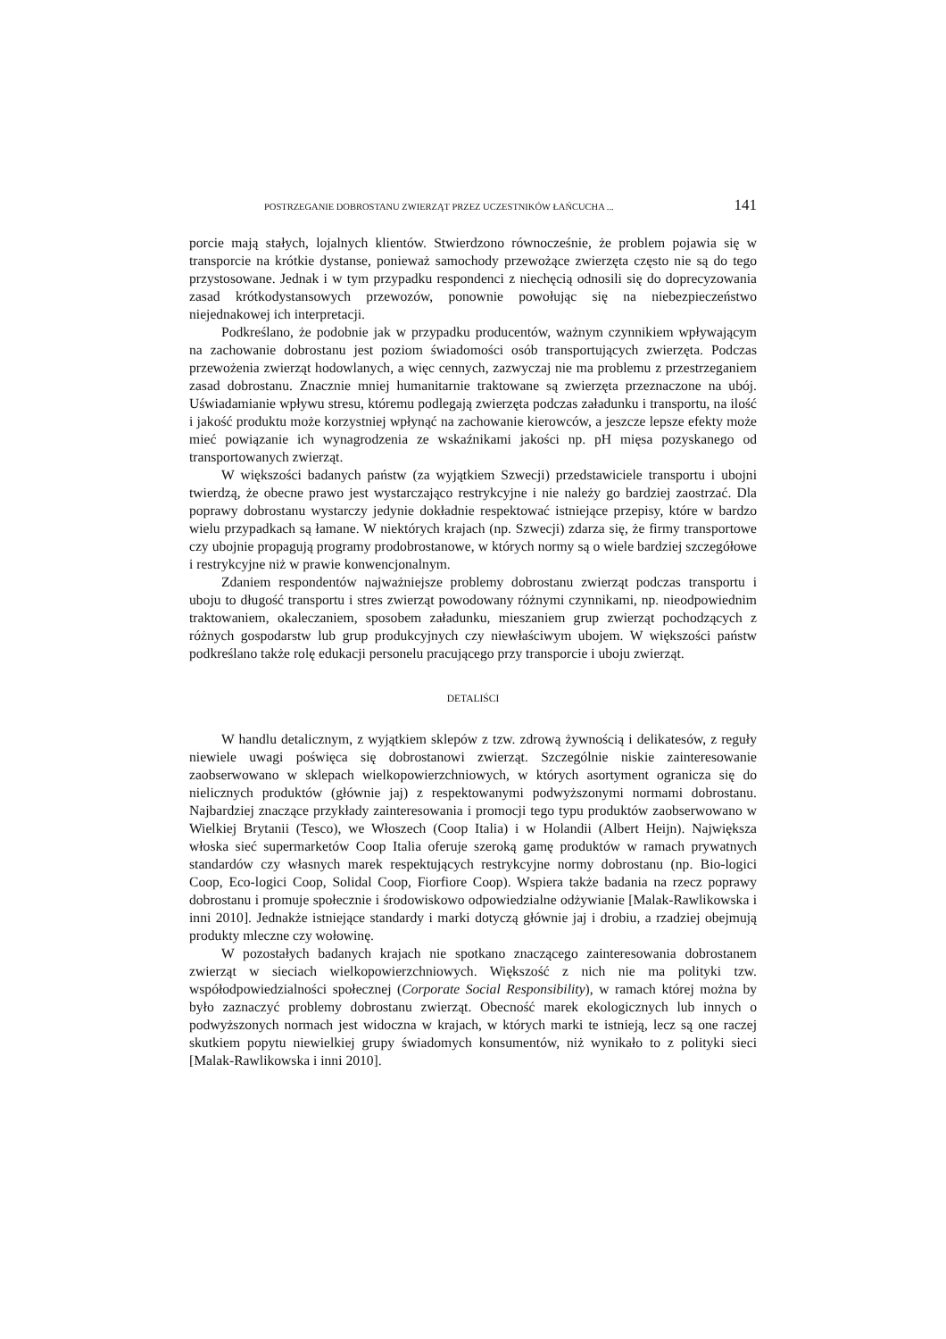POSTRZEGANIE DOBROSTANU ZWIERZĄT PRZEZ UCZESTNIKÓW ŁAŃCUCHA ... 141
porcie mają stałych, lojalnych klientów. Stwierdzono równocześnie, że problem pojawia się w transporcie na krótkie dystanse, ponieważ samochody przewożące zwierzęta często nie są do tego przystosowane. Jednak i w tym przypadku respondenci z niechęcią odnosili się do doprecyzowania zasad krótkodystansowych przewozów, ponownie powołując się na niebezpieczeństwo niejednakowej ich interpretacji.
Podkreślano, że podobnie jak w przypadku producentów, ważnym czynnikiem wpływającym na zachowanie dobrostanu jest poziom świadomości osób transportujących zwierzęta. Podczas przewożenia zwierząt hodowlanych, a więc cennych, zazwyczaj nie ma problemu z przestrzeganiem zasad dobrostanu. Znacznie mniej humanitarnie traktowane są zwierzęta przeznaczone na ubój. Uświadamianie wpływu stresu, któremu podlegają zwierzęta podczas załadunku i transportu, na ilość i jakość produktu może korzystniej wpłynąć na zachowanie kierowców, a jeszcze lepsze efekty może mieć powiązanie ich wynagrodzenia ze wskaźnikami jakości np. pH mięsa pozyskanego od transportowanych zwierząt.
W większości badanych państw (za wyjątkiem Szwecji) przedstawiciele transportu i ubojni twierdzą, że obecne prawo jest wystarczająco restrykcyjne i nie należy go bardziej zaostrzać. Dla poprawy dobrostanu wystarczy jedynie dokładnie respektować istniejące przepisy, które w bardzo wielu przypadkach są łamane. W niektórych krajach (np. Szwecji) zdarza się, że firmy transportowe czy ubojnie propagują programy prodobrostanowe, w których normy są o wiele bardziej szczegółowe i restrykcyjne niż w prawie konwencjonalnym.
Zdaniem respondentów najważniejsze problemy dobrostanu zwierząt podczas transportu i uboju to długość transportu i stres zwierząt powodowany różnymi czynnikami, np. nieodpowiednim traktowaniem, okaleczaniem, sposobem załadunku, mieszaniem grup zwierząt pochodzących z różnych gospodarstw lub grup produkcyjnych czy niewłaściwym ubojem. W większości państw podkreślano także rolę edukacji personelu pracującego przy transporcie i uboju zwierząt.
DETALIŚCI
W handlu detalicznym, z wyjątkiem sklepów z tzw. zdrową żywnością i delikatesów, z reguły niewiele uwagi poświęca się dobrostanowi zwierząt. Szczególnie niskie zainteresowanie zaobserwowano w sklepach wielkopowierzchniowych, w których asortyment ogranicza się do nielicznych produktów (głównie jaj) z respektowanymi podwyższonymi normami dobrostanu. Najbardziej znaczące przykłady zainteresowania i promocji tego typu produktów zaobserwowano w Wielkiej Brytanii (Tesco), we Włoszech (Coop Italia) i w Holandii (Albert Heijn). Największa włoska sieć supermarketów Coop Italia oferuje szeroką gamę produktów w ramach prywatnych standardów czy własnych marek respektujących restrykcyjne normy dobrostanu (np. Bio-logici Coop, Eco-logici Coop, Solidal Coop, Fiorfiore Coop). Wspiera także badania na rzecz poprawy dobrostanu i promuje społecznie i środowiskowo odpowiedzialne odżywianie [Malak-Rawlikowska i inni 2010]. Jednakże istniejące standardy i marki dotyczą głównie jaj i drobiu, a rzadziej obejmują produkty mleczne czy wołowinę.
W pozostałych badanych krajach nie spotkano znaczącego zainteresowania dobrostanem zwierząt w sieciach wielkopowierzchniowych. Większość z nich nie ma polityki tzw. współodpowiedzialności społecznej (Corporate Social Responsibility), w ramach której można by było zaznaczyć problemy dobrostanu zwierząt. Obecność marek ekologicznych lub innych o podwyższonych normach jest widoczna w krajach, w których marki te istnieją, lecz są one raczej skutkiem popytu niewielkiej grupy świadomych konsumentów, niż wynikało to z polityki sieci [Malak-Rawlikowska i inni 2010].